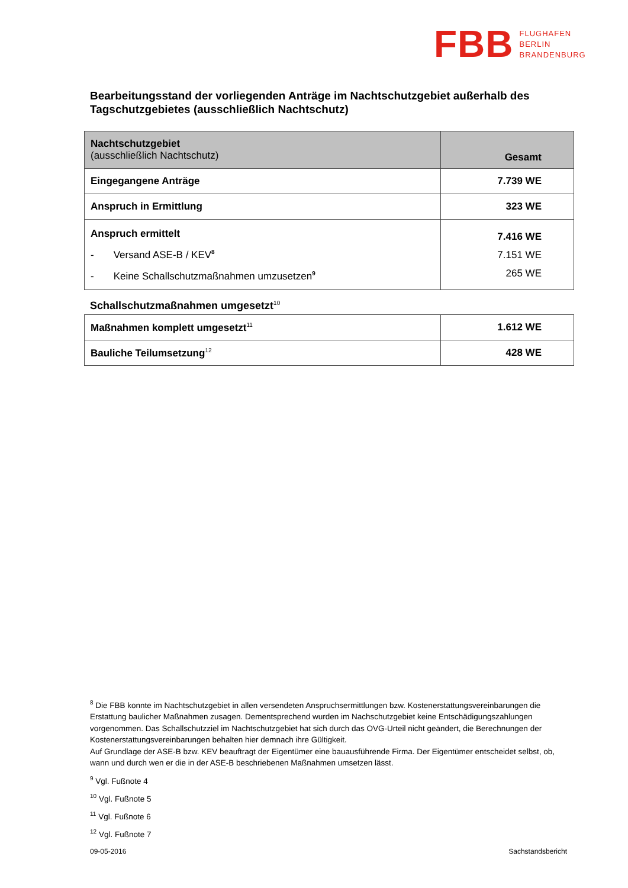FBB
FLUGHAFEN
BERLIN
BRANDENBURG
Bearbeitungsstand der vorliegenden Anträge im Nachtschutzgebiet außerhalb des Tagschutzgebietes (ausschließlich Nachtschutz)
| Nachtschutzgebiet (ausschließlich Nachtschutz) | Gesamt |
| Eingegangene Anträge | 7.739 WE |
| Anspruch in Ermittlung | 323 WE |
| Anspruch ermittelt - Versand ASE-B / KEV<sup>8</sup> - Keine Schallschutzmaßnahmen umzusetzen<sup>9</sup> | 7.416 WE 7.151 WE 265 WE |
Schallschutzmaßnahmen umgesetzt<sup>10</sup>
| Maßnahmen komplett umgesetzt<sup>11</sup> | 1.612 WE |
| Bauliche Teilumsetzung<sup>12</sup> | 428 WE |
<sup>8</sup> Die FBB konnte im Nachtschutzgebiet in allen versendeten Anspruchsermittlungen bzw. Kostenerstattungsvereinbarungen die Erstattung baulicher Maßnahmen zusagen. Dementsprechend wurden im Nachschutzgebiet keine Entschädigungszahlungen vorgenommen. Das Schallschutzziel im Nachtschutzgebiet hat sich durch das OVG-Urteil nicht geändert, die Berechnungen der Kostenerstattungsvereinbarungen behalten hier demnach ihre Gültigkeit.
Auf Grundlage der ASE-B bzw. KEV beauftragt der Eigentümer eine bauausführende Firma. Der Eigentümer entscheidet selbst, ob, wann und durch wen er die in der ASE-B beschriebenen Maßnahmen umsetzen lässt.
<sup>9</sup> Vgl. Fußnote 4
<sup>10</sup> Vgl. Fußnote 5
<sup>11</sup> Vgl. Fußnote 6
<sup>12</sup> Vgl. Fußnote 7
09-05-2016 Sachstandsbericht